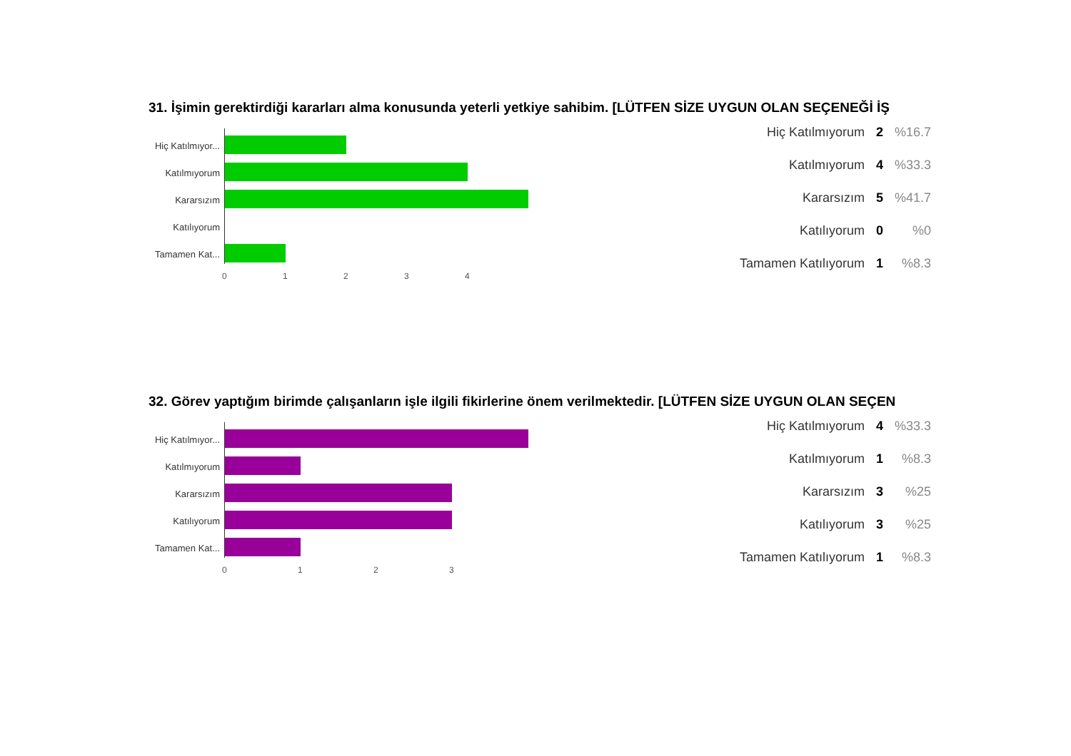31. İşimin gerektirdiği kararları alma konusunda yeterli yetkiye sahibim. [LÜTFEN SİZE UYGUN OLAN SEÇENEĞİ İŞ
Hiç Katılmıyor...
Katılmıyorum
Kararsızım
Katılıyorum
Tamamen Kat...
0 1 2 3 4
| Hiç Katılmıyorum | 2 | %16.7 |
| Katılmıyorum | 4 | %33.3 |
| Kararsızım | 5 | %41.7 |
| Katılıyorum | 0 | %0 |
| Tamamen Katılıyorum | 1 | %8.3 |
32. Görev yaptığım birimde çalışanların işle ilgili fikirlerine önem verilmektedir. [LÜTFEN SİZE UYGUN OLAN SEÇEN
Hiç Katılmıyor...
Katılmıyorum
Kararsızım
Katılıyorum
Tamamen Kat...
0 1 2 3
| Hiç Katılmıyorum | 4 | %33.3 |
| Katılmıyorum | 1 | %8.3 |
| Kararsızım | 3 | %25 |
| Katılıyorum | 3 | %25 |
| Tamamen Katılıyorum | 1 | %8.3 |